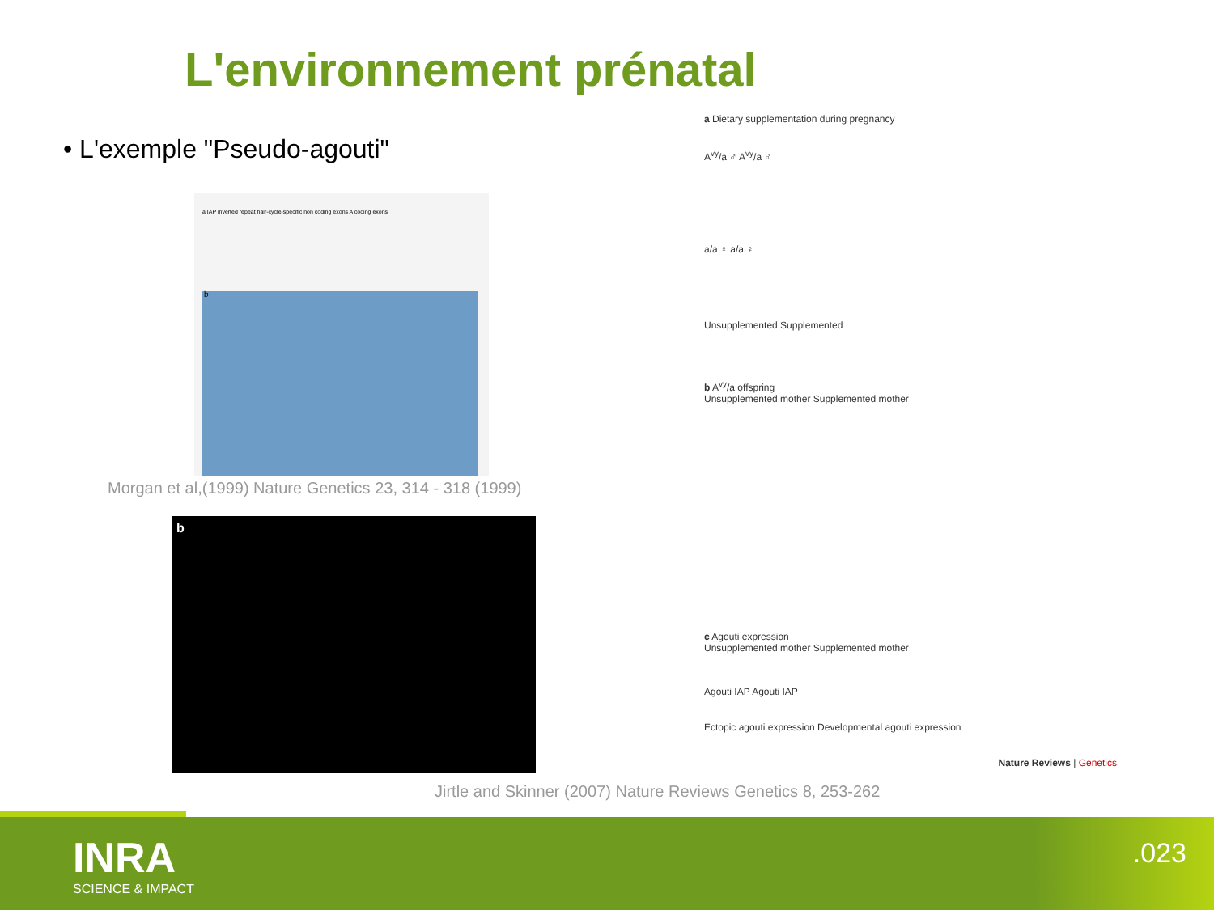L'environnement prénatal
• L'exemple "Pseudo-agouti"
a IAP inverted repeat hair-cycle-specific non coding exons A coding exons
b
Morgan et al,(1999) Nature Genetics 23, 314 - 318 (1999)
b
a Dietary supplementation during pregnancy
A<sup>vy</sup>/a ♂ A<sup>vy</sup>/a ♂
a/a ♀ a/a ♀
Unsupplemented Supplemented
b A<sup>vy</sup>/a offspring
Unsupplemented mother Supplemented mother
c Agouti expression
Unsupplemented mother Supplemented mother
Agouti IAP Agouti IAP
Ectopic agouti expression Developmental agouti expression
Nature Reviews | Genetics
Jirtle and Skinner (2007) Nature Reviews Genetics 8, 253-262
INRA
SCIENCE & IMPACT
.023